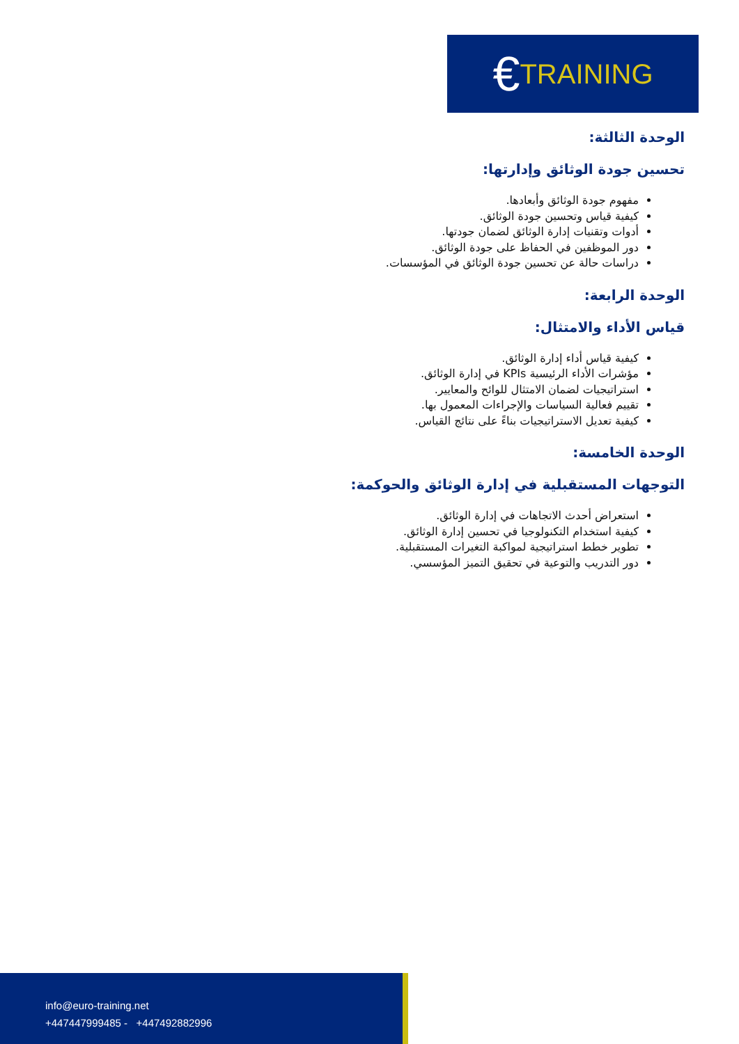€ TRAINING
الوحدة الثالثة:
تحسين جودة الوثائق وإدارتها:
مفهوم جودة الوثائق وأبعادها.
كيفية قياس وتحسين جودة الوثائق.
أدوات وتقنيات إدارة الوثائق لضمان جودتها.
دور الموظفين في الحفاظ على جودة الوثائق.
دراسات حالة عن تحسين جودة الوثائق في المؤسسات.
الوحدة الرابعة:
قياس الأداء والامتثال:
كيفية قياس أداء إدارة الوثائق.
مؤشرات الأداء الرئيسية KPIs في إدارة الوثائق.
استراتيجيات لضمان الامتثال للوائح والمعايير.
تقييم فعالية السياسات والإجراءات المعمول بها.
كيفية تعديل الاستراتيجيات بناءً على نتائج القياس.
الوحدة الخامسة:
التوجهات المستقبلية في إدارة الوثائق والحوكمة:
استعراض أحدث الاتجاهات في إدارة الوثائق.
كيفية استخدام التكنولوجيا في تحسين إدارة الوثائق.
تطوير خطط استراتيجية لمواكبة التغيرات المستقبلية.
دور التدريب والتوعية في تحقيق التميز المؤسسي.
info@euro-training.net
+447447999485 - +447492882996